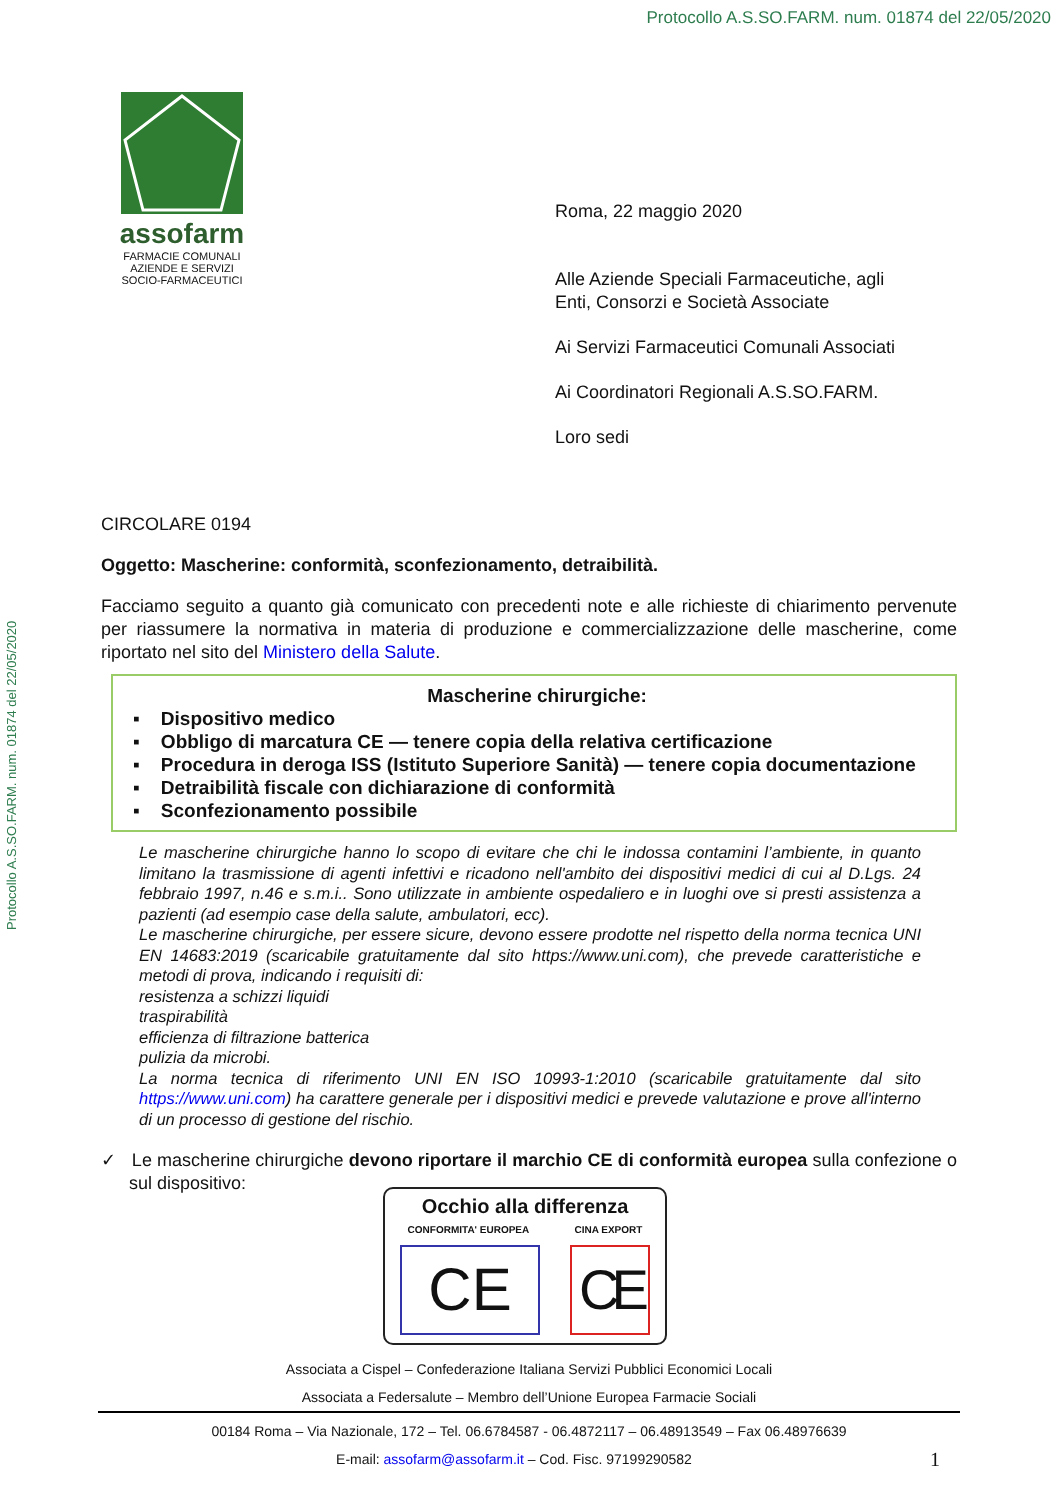Protocollo A.S.SO.FARM. num. 01874 del 22/05/2020
Protocollo A.S.SO.FARM. num. 01874 del 22/05/2020
assofarm
FARMACIE COMUNALI
AZIENDE E SERVIZI
SOCIO-FARMACEUTICI
Roma, 22 maggio 2020
Alle Aziende Speciali Farmaceutiche, agli
Enti, Consorzi e Società Associate
Ai Servizi Farmaceutici Comunali Associati
Ai Coordinatori Regionali A.S.SO.FARM.
Loro sedi
CIRCOLARE 0194
Oggetto: Mascherine: conformità, sconfezionamento, detraibilità.
Facciamo seguito a quanto già comunicato con precedenti note e alle richieste di chiarimento pervenute per riassumere la normativa in materia di produzione e commercializzazione delle mascherine, come riportato nel sito del Ministero della Salute.
Mascherine chirurgiche:
▪ Dispositivo medico
▪ Obbligo di marcatura CE — tenere copia della relativa certificazione
▪ Procedura in deroga ISS (Istituto Superiore Sanità) — tenere copia documentazione
▪ Detraibilità fiscale con dichiarazione di conformità
▪ Sconfezionamento possibile
Le mascherine chirurgiche hanno lo scopo di evitare che chi le indossa contamini l’ambiente, in quanto limitano la trasmissione di agenti infettivi e ricadono nell'ambito dei dispositivi medici di cui al D.Lgs. 24 febbraio 1997, n.46 e s.m.i.. Sono utilizzate in ambiente ospedaliero e in luoghi ove si presti assistenza a pazienti (ad esempio case della salute, ambulatori, ecc).
Le mascherine chirurgiche, per essere sicure, devono essere prodotte nel rispetto della norma tecnica UNI EN 14683:2019 (scaricabile gratuitamente dal sito https://www.uni.com), che prevede caratteristiche e metodi di prova, indicando i requisiti di:
resistenza a schizzi liquidi
traspirabilità
efficienza di filtrazione batterica
pulizia da microbi.
La norma tecnica di riferimento UNI EN ISO 10993-1:2010 (scaricabile gratuitamente dal sito https://www.uni.com) ha carattere generale per i dispositivi medici e prevede valutazione e prove all'interno di un processo di gestione del rischio.
✓ Le mascherine chirurgiche devono riportare il marchio CE di conformità europea sulla confezione o sul dispositivo:
Occhio alla differenza
CONFORMITA' EUROPEA CINA EXPORT
CE CE
Associata a Cispel – Confederazione Italiana Servizi Pubblici Economici Locali
Associata a Federsalute – Membro dell’Unione Europea Farmacie Sociali
00184 Roma – Via Nazionale, 172 – Tel. 06.6784587 - 06.4872117 – 06.48913549 – Fax 06.48976639
E-mail: assofarm@assofarm.it – Cod. Fisc. 97199290582 1